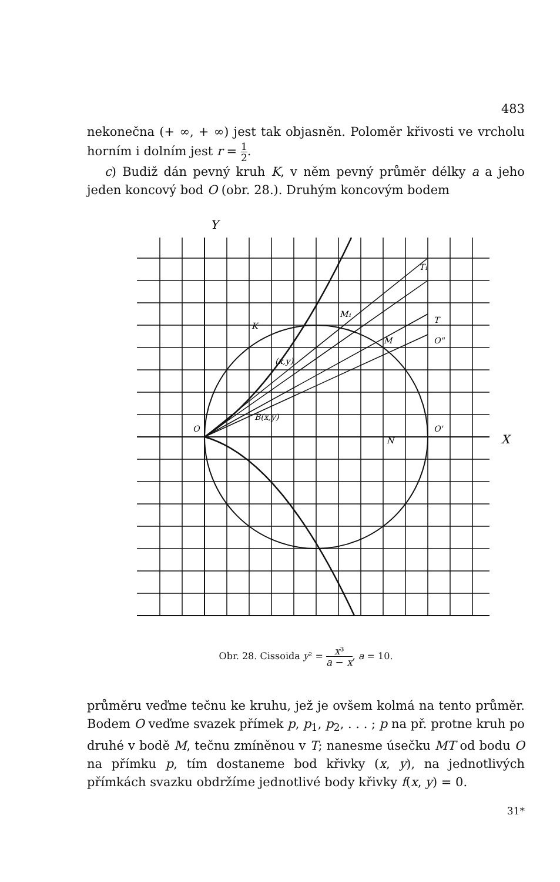483
nekonečna (+ ∞, + ∞) jest tak objasněn. Poloměr křivosti ve vrcholu horním i dolním jest r = 1 2.
c) Budiž dán pevný kruh K, v něm pevný průměr délky a a jeho jeden koncový bod O (obr. 28.). Druhým koncovým bodem
Y
X
O
O'
N
M
K
T
O"
B(x,y)
(x,y)
M₁
T₁
Obr. 28. Cissoida y² = x³ a − x, a = 10.
průměru veďme tečnu ke kruhu, jež je ovšem kolmá na tento průměr. Bodem O veďme svazek přímek p, p<sub>1</sub>, p<sub>2</sub>, . . . ; p na př. protne kruh po druhé v bodě M, tečnu zmíněnou v T; nanesme úsečku MT od bodu O na přímku p, tím dostaneme bod křivky (x, y), na jednotlivých přímkách svazku obdržíme jednotlivé body křivky f(x, y) = 0.
31*